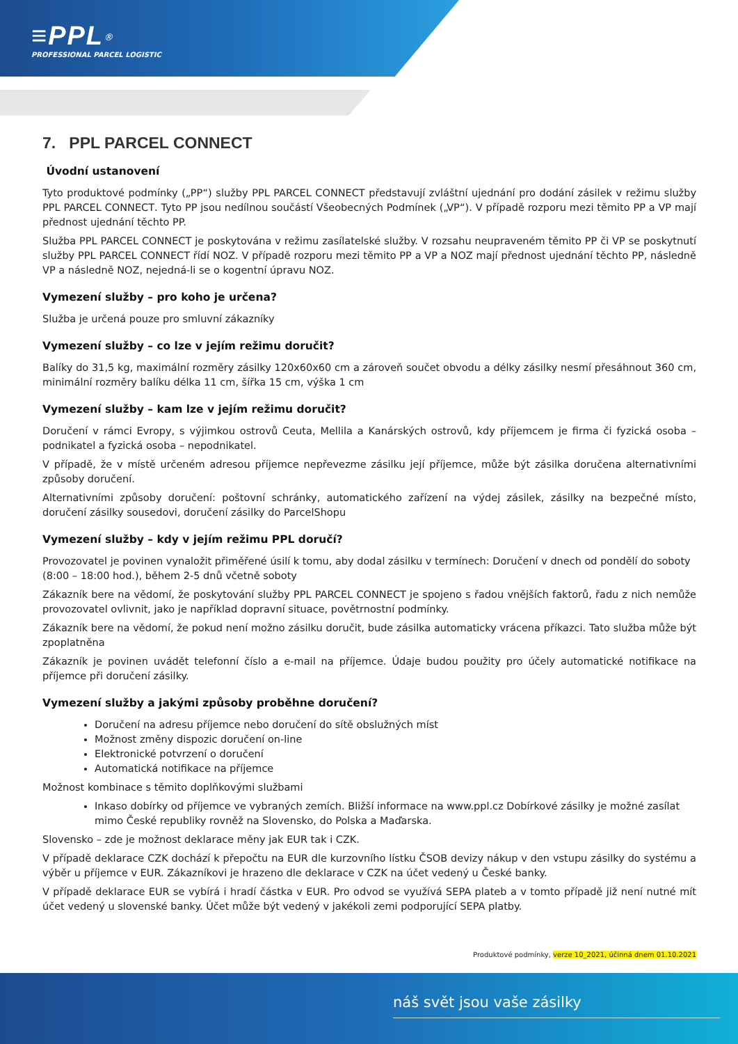≡PPL<sup>®</sup>
PROFESSIONAL PARCEL LOGISTIC
7. PPL PARCEL CONNECT
Úvodní ustanovení
Tyto produktové podmínky („PP“) služby PPL PARCEL CONNECT představují zvláštní ujednání pro dodání zásilek v režimu služby PPL PARCEL CONNECT. Tyto PP jsou nedílnou součástí Všeobecných Podmínek („VP“). V případě rozporu mezi těmito PP a VP mají přednost ujednání těchto PP.
Služba PPL PARCEL CONNECT je poskytována v režimu zasílatelské služby. V rozsahu neupraveném těmito PP či VP se poskytnutí služby PPL PARCEL CONNECT řídí NOZ. V případě rozporu mezi těmito PP a VP a NOZ mají přednost ujednání těchto PP, následně VP a následně NOZ, nejedná-li se o kogentní úpravu NOZ.
Vymezení služby – pro koho je určena?
Služba je určená pouze pro smluvní zákazníky
Vymezení služby – co lze v jejím režimu doručit?
Balíky do 31,5 kg, maximální rozměry zásilky 120x60x60 cm a zároveň součet obvodu a délky zásilky nesmí přesáhnout 360 cm, minimální rozměry balíku délka 11 cm, šířka 15 cm, výška 1 cm
Vymezení služby – kam lze v jejím režimu doručit?
Doručení v rámci Evropy, s výjimkou ostrovů Ceuta, Mellila a Kanárských ostrovů, kdy příjemcem je firma či fyzická osoba – podnikatel a fyzická osoba – nepodnikatel.
V případě, že v místě určeném adresou příjemce nepřevezme zásilku její příjemce, může být zásilka doručena alternativními způsoby doručení.
Alternativními způsoby doručení: poštovní schránky, automatického zařízení na výdej zásilek, zásilky na bezpečné místo, doručení zásilky sousedovi, doručení zásilky do ParcelShopu
Vymezení služby – kdy v jejím režimu PPL doručí?
Provozovatel je povinen vynaložit přiměřené úsilí k tomu, aby dodal zásilku v termínech: Doručení v dnech od pondělí do soboty
(8:00 – 18:00 hod.), během 2-5 dnů včetně soboty
Zákazník bere na vědomí, že poskytování služby PPL PARCEL CONNECT je spojeno s řadou vnějších faktorů, řadu z nich nemůže provozovatel ovlivnit, jako je například dopravní situace, povětrnostní podmínky.
Zákazník bere na vědomí, že pokud není možno zásilku doručit, bude zásilka automaticky vrácena příkazci. Tato služba může být zpoplatněna
Zákazník je povinen uvádět telefonní číslo a e-mail na příjemce. Údaje budou použity pro účely automatické notifikace na příjemce při doručení zásilky.
Vymezení služby a jakými způsoby proběhne doručení?
Doručení na adresu příjemce nebo doručení do sítě obslužných míst
Možnost změny dispozic doručení on-line
Elektronické potvrzení o doručení
Automatická notifikace na příjemce
Možnost kombinace s těmito doplňkovými službami
Inkaso dobírky od příjemce ve vybraných zemích. Bližší informace na www.ppl.cz Dobírkové zásilky je možné zasílat mimo České republiky rovněž na Slovensko, do Polska a Maďarska.
Slovensko – zde je možnost deklarace měny jak EUR tak i CZK.
V případě deklarace CZK dochází k přepočtu na EUR dle kurzovního lístku ČSOB devizy nákup v den vstupu zásilky do systému a výběr u příjemce v EUR. Zákazníkovi je hrazeno dle deklarace v CZK na účet vedený u České banky.
V případě deklarace EUR se vybírá i hradí částka v EUR. Pro odvod se využívá SEPA plateb a v tomto případě již není nutné mít účet vedený u slovenské banky. Účet může být vedený v jakékoli zemi podporující SEPA platby.
Produktové podmínky, verze 10_2021, účinná dnem 01.10.2021
náš svět jsou vaše zásilky